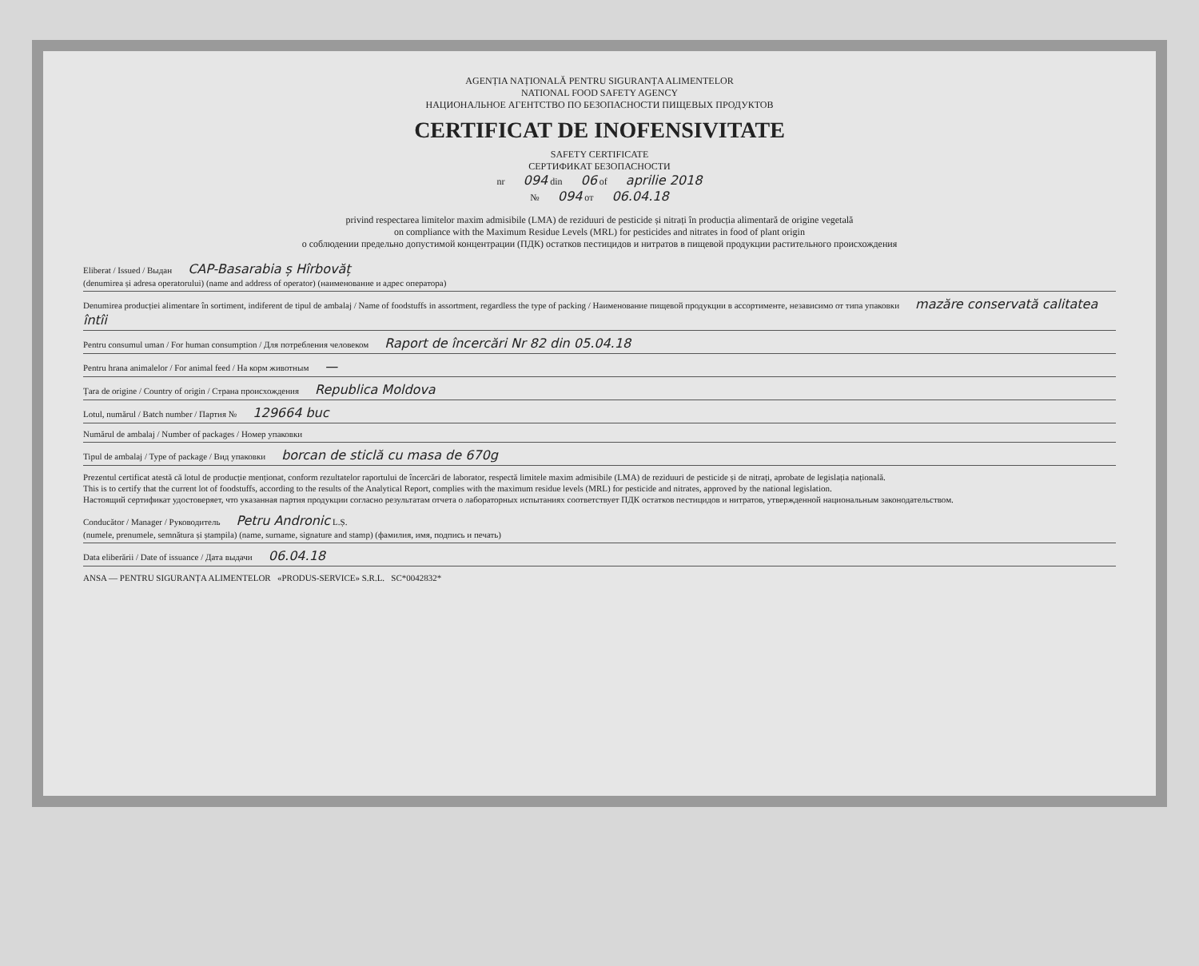AGENȚIA NAȚIONALĂ PENTRU SIGURANȚA ALIMENTELOR
NATIONAL FOOD SAFETY AGENCY
НАЦИОНАЛЬНОЕ АГЕНТСТВО ПО БЕЗОПАСНОСТИ ПИЩЕВЫХ ПРОДУКТОВ
CERTIFICAT DE INOFENSIVITATE
SAFETY CERTIFICATE
СЕРТИФИКАТ БЕЗОПАСНОСТИ
nr 094 din 06 of aprilie 2018
№ 094 от 06.04.18
privind respectarea limitelor maxim admisibile (LMA) de reziduuri de pesticide și nitrați în producția alimentară de origine vegetală
on compliance with the Maximum Residue Levels (MRL) for pesticides and nitrates in food of plant origin
о соблюдении предельно допустимой концентрации (ПДК) остатков пестицидов и нитратов в пищевой продукции растительного происхождения
Eliberat / Issued / Выдан CAP-Basarabia ș Hîrbovăț
(denumirea și adresa operatorului) (name and address of operator) (наименование и адрес оператора)
Denumirea producției alimentare în sortiment, indiferent de tipul de ambalaj / Name of foodstuffs in assortment, regardless the type of packing / Наименование пищевой продукции в ассортименте, независимо от типа упаковки mazăre conservată calitatea întîi
Pentru consumul uman / For human consumption / Для потребления человеком Raport de încercări Nr 82 din 05.04.18
Pentru hrana animalelor / For animal feed / На корм животным —
Țara de origine / Country of origin / Страна происхождения Republica Moldova
Lotul, numărul / Batch number / Партия № 129664 buc
Numărul de ambalaj / Number of packages / Номер упаковки
Tipul de ambalaj / Type of package / Вид упаковки borcan de sticlă cu masa de 670g
Prezentul certificat atestă că lotul de producție menționat, conform rezultatelor raportului de încercări de laborator, respectă limitele maxim admisibile (LMA) de reziduuri de pesticide și de nitrați, aprobate de legislația națională.
This is to certify that the current lot of foodstuffs, according to the results of the Analytical Report, complies with the maximum residue levels (MRL) for pesticide and nitrates, approved by the national legislation.
Настоящий сертификат удостоверяет, что указанная партия продукции согласно результатам отчета о лабораторных испытаниях соответствует ПДК остатков пестицидов и нитратов, утвержденной национальным законодательством.
Conducător / Manager / Руководитель Petru Andronic L.Ș.
(numele, prenumele, semnătura și ștampila) (name, surname, signature and stamp) (фамилия, имя, подпись и печать)
Data eliberării / Date of issuance / Дата выдачи 06.04.18
ANSA — PENTRU SIGURANȚA ALIMENTELOR «PRODUS-SERVICE» S.R.L. SC*0042832*